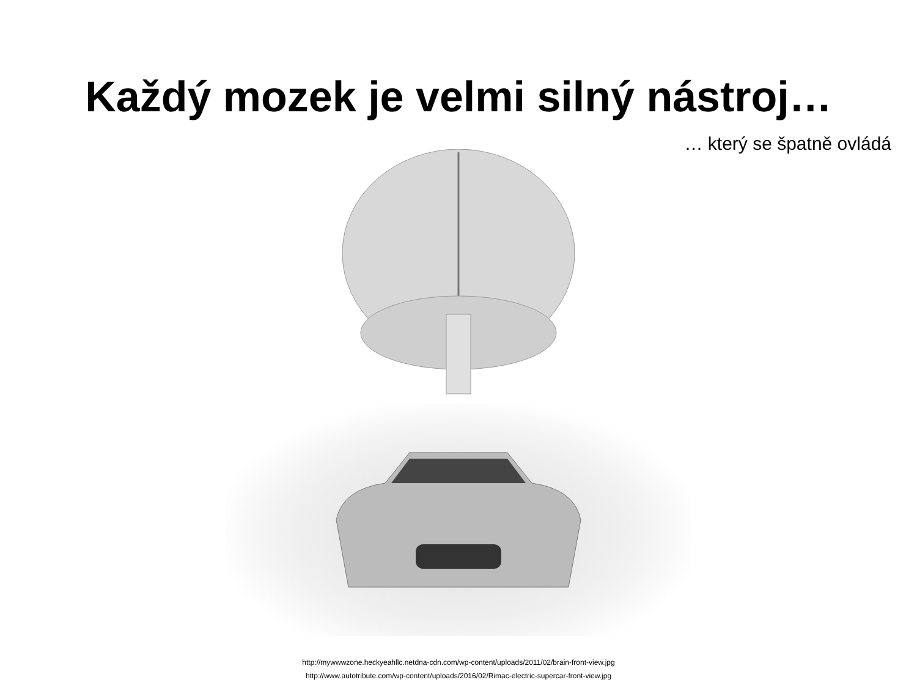Každý mozek je velmi silný nástroj…
… který se špatně ovládá
http://mywwwzone.heckyeahllc.netdna-cdn.com/wp-content/uploads/2011/02/brain-front-view.jpg
http://www.autotribute.com/wp-content/uploads/2016/02/Rimac-electric-supercar-front-view.jpg